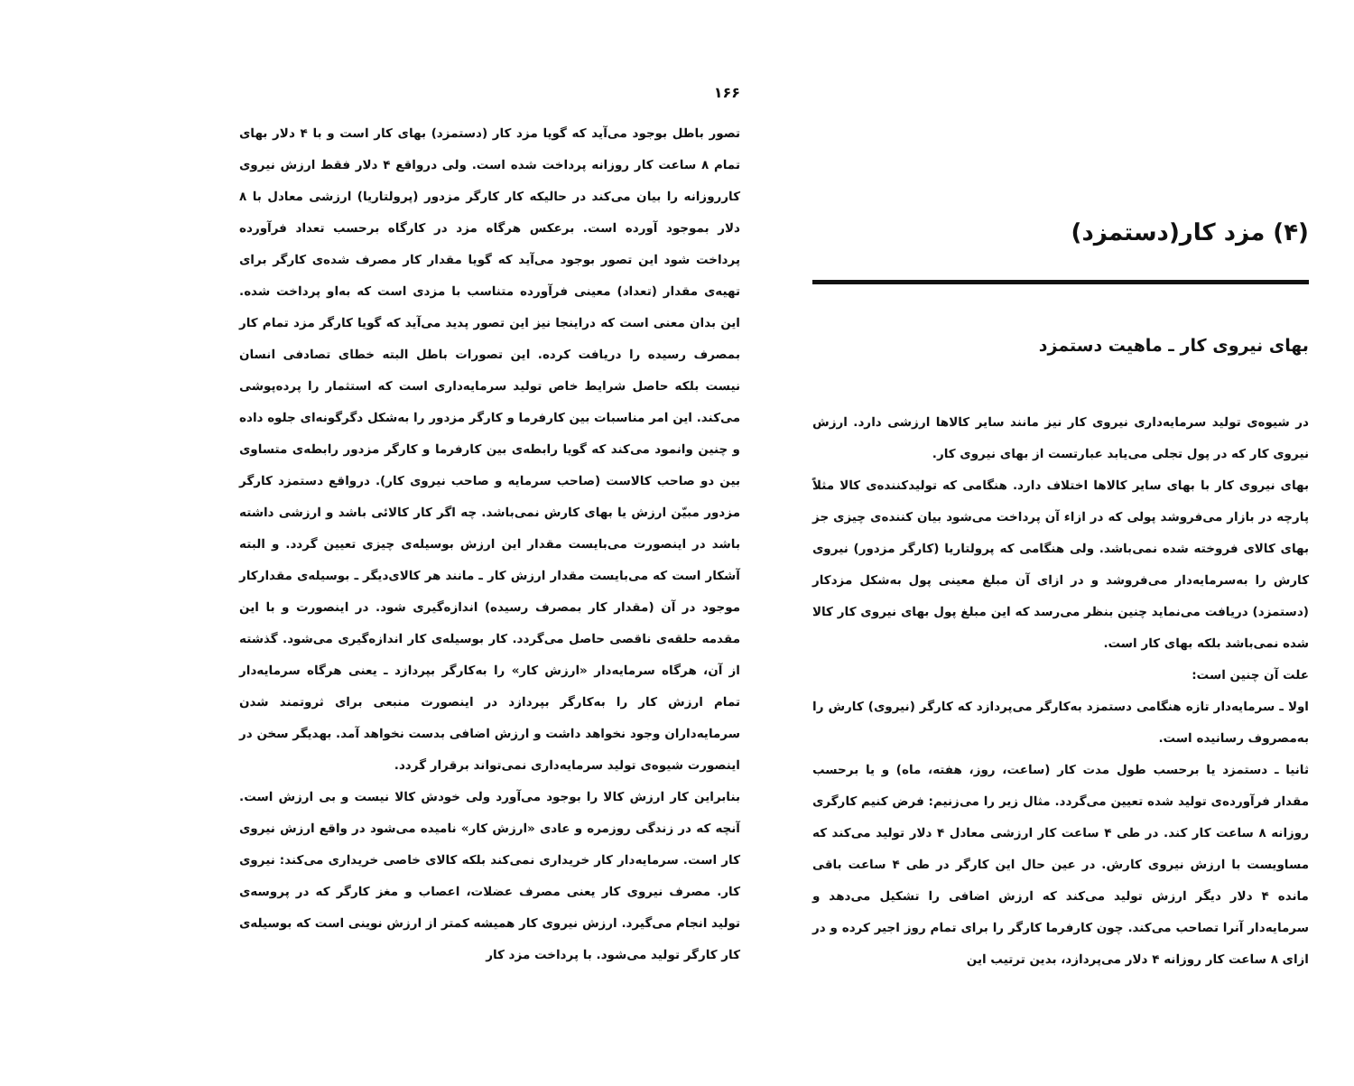(۴) مزد کار(دستمزد)
بهای نیروی کار ـ ماهیت دستمزد
در شیوه‌ی تولید سرمایه‌داری نیروی کار نیز مانند سایر کالاها ارزشی دارد. ارزش نیروی کار که در پول تجلی می‌یابد عبارتست از بهای نیروی کار.
بهای نیروی کار با بهای سایر کالاها اختلاف دارد. هنگامی که تولیدکننده‌ی کالا مثلاً پارچه در بازار می‌فروشد پولی که در ازاء آن پرداخت می‌شود بیان کننده‌ی چیزی جز بهای کالای فروخته شده نمی‌باشد. ولی هنگامی که پرولتاریا (کارگر مزدور) نیروی کارش را به‌سرمایه‌دار می‌فروشد و در ازای آن مبلغ معینی پول به‌شکل مزدکار (دستمزد) دریافت می‌نماید چنین بنظر می‌رسد که این مبلغ پول بهای نیروی کار کالا شده نمی‌باشد بلکه بهای کار است.
علت آن چنین است:
اولا ـ سرمایه‌دار تازه هنگامی دستمزد به‌کارگر می‌پردازد که کارگر (نیروی) کارش را به‌مصروف رسانیده است.
ثانیا ـ دستمزد یا برحسب طول مدت کار (ساعت، روز، هفته، ماه) و یا برحسب مقدار فرآورده‌ی تولید شده تعیین می‌گردد. مثال زیر را می‌زنیم: فرض کنیم کارگری روزانه ۸ ساعت کار کند. در طی ۴ ساعت کار ارزشی معادل ۴ دلار تولید می‌کند که مساویست با ارزش نیروی کارش. در عین حال این کارگر در طی ۴ ساعت باقی مانده ۴ دلار دیگر ارزش تولید می‌کند که ارزش اضافی را تشکیل می‌دهد و سرمایه‌دار آنرا تصاحب می‌کند. چون کارفرما کارگر را برای تمام روز اجیر کرده و در ازای ۸ ساعت کار روزانه ۴ دلار می‌پردازد، بدین ترتیب این
۱۶۶
تصور باطل بوجود می‌آید که گویا مزد کار (دستمزد) بهای کار است و با ۴ دلار بهای تمام ۸ ساعت کار روزانه پرداخت شده است. ولی درواقع ۴ دلار فقط ارزش نیروی کارروزانه را بیان می‌کند در حالیکه کار کارگر مزدور (پرولتاریا) ارزشی معادل با ۸ دلار بموجود آورده است. برعکس هرگاه مزد در کارگاه برحسب تعداد فرآورده پرداخت شود این تصور بوجود می‌آید که گویا مقدار کار مصرف شده‌ی کارگر برای تهیه‌ی مقدار (تعداد) معینی فرآورده متناسب با مزدی است که به‌او پرداخت شده. این بدان معنی است که دراینجا نیز این تصور پدید می‌آید که گویا کارگر مزد تمام کار بمصرف رسیده را دریافت کرده. این تصورات باطل البته خطای تصادفی انسان نیست بلکه حاصل شرایط خاص تولید سرمایه‌داری است که استثمار را پرده‌پوشی می‌کند. این امر مناسبات بین کارفرما و کارگر مزدور را به‌شکل دگرگونه‌ای جلوه داده و چنین وانمود می‌کند که گویا رابطه‌ی بین کارفرما و کارگر مزدور رابطه‌ی متساوی بین دو صاحب کالاست (صاحب سرمایه و صاحب نیروی کار). درواقع دستمزد کارگر مزدور مبیّن ارزش یا بهای کارش نمی‌باشد. چه اگر کار کالائی باشد و ارزشی داشته باشد در اینصورت می‌بایست مقدار این ارزش بوسیله‌ی چیزی تعیین گردد. و البته آشکار است که می‌بایست مقدار ارزش کار ـ مانند هر کالای‌دیگر ـ بوسیله‌ی مقدارکار موجود در آن (مقدار کار بمصرف رسیده) اندازه‌گیری شود. در اینصورت و با این مقدمه حلقه‌ی ناقصی حاصل می‌گردد. کار بوسیله‌ی کار اندازه‌گیری می‌شود. گذشته از آن، هرگاه سرمایه‌دار «ارزش کار» را به‌کارگر بپردازد ـ یعنی هرگاه سرمایه‌دار تمام ارزش کار را به‌کارگر بپردازد در اینصورت منبعی برای ثروتمند شدن سرمایه‌داران وجود نخواهد داشت و ارزش اضافی بدست نخواهد آمد. بهدیگر سخن در اینصورت شیوه‌ی تولید سرمایه‌داری نمی‌تواند برقرار گردد.
بنابراین کار ارزش کالا را بوجود می‌آورد ولی خودش کالا نیست و بی ارزش است. آنچه که در زندگی روزمره و عادی «ارزش کار» نامیده می‌شود در واقع ارزش نیروی کار است. سرمایه‌دار کار خریداری نمی‌کند بلکه کالای خاصی خریداری می‌کند: نیروی کار. مصرف نیروی کار یعنی مصرف عضلات، اعصاب و مغز کارگر که در پروسه‌ی تولید انجام می‌گیرد. ارزش نیروی کار همیشه کمتر از ارزش نوینی است که بوسیله‌ی کار کارگر تولید می‌شود. با پرداخت مزد کار